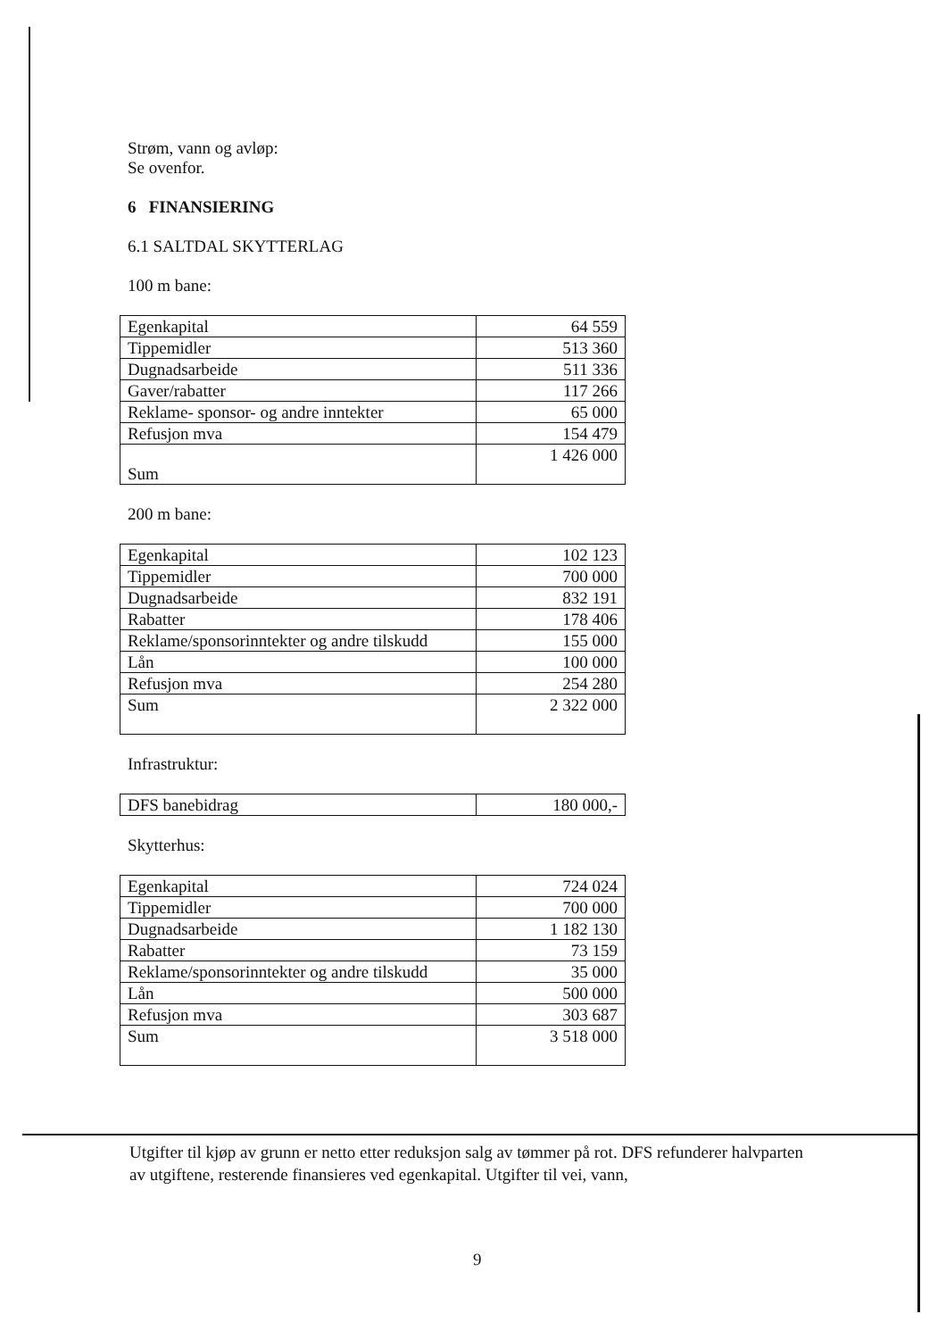Strøm, vann og avløp:
Se ovenfor.
6 FINANSIERING
6.1 SALTDAL SKYTTERLAG
100 m bane:
| Egenkapital | 64 559 |
| Tippemidler | 513 360 |
| Dugnadsarbeide | 511 336 |
| Gaver/rabatter | 117 266 |
| Reklame- sponsor- og andre inntekter | 65 000 |
| Refusjon mva | 154 479 |
| Sum | 1 426 000 |
200 m bane:
| Egenkapital | 102 123 |
| Tippemidler | 700 000 |
| Dugnadsarbeide | 832 191 |
| Rabatter | 178 406 |
| Reklame/sponsorinntekter og andre tilskudd | 155 000 |
| Lån | 100 000 |
| Refusjon mva | 254 280 |
| Sum | 2 322 000 |
Infrastruktur:
| DFS banebidrag | 180 000,- |
Skytterhus:
| Egenkapital | 724 024 |
| Tippemidler | 700 000 |
| Dugnadsarbeide | 1 182 130 |
| Rabatter | 73 159 |
| Reklame/sponsorinntekter og andre tilskudd | 35 000 |
| Lån | 500 000 |
| Refusjon mva | 303 687 |
| Sum | 3 518 000 |
Utgifter til kjøp av grunn er netto etter reduksjon salg av tømmer på rot. DFS refunderer halvparten av utgiftene, resterende finansieres ved egenkapital. Utgifter til vei, vann,
9